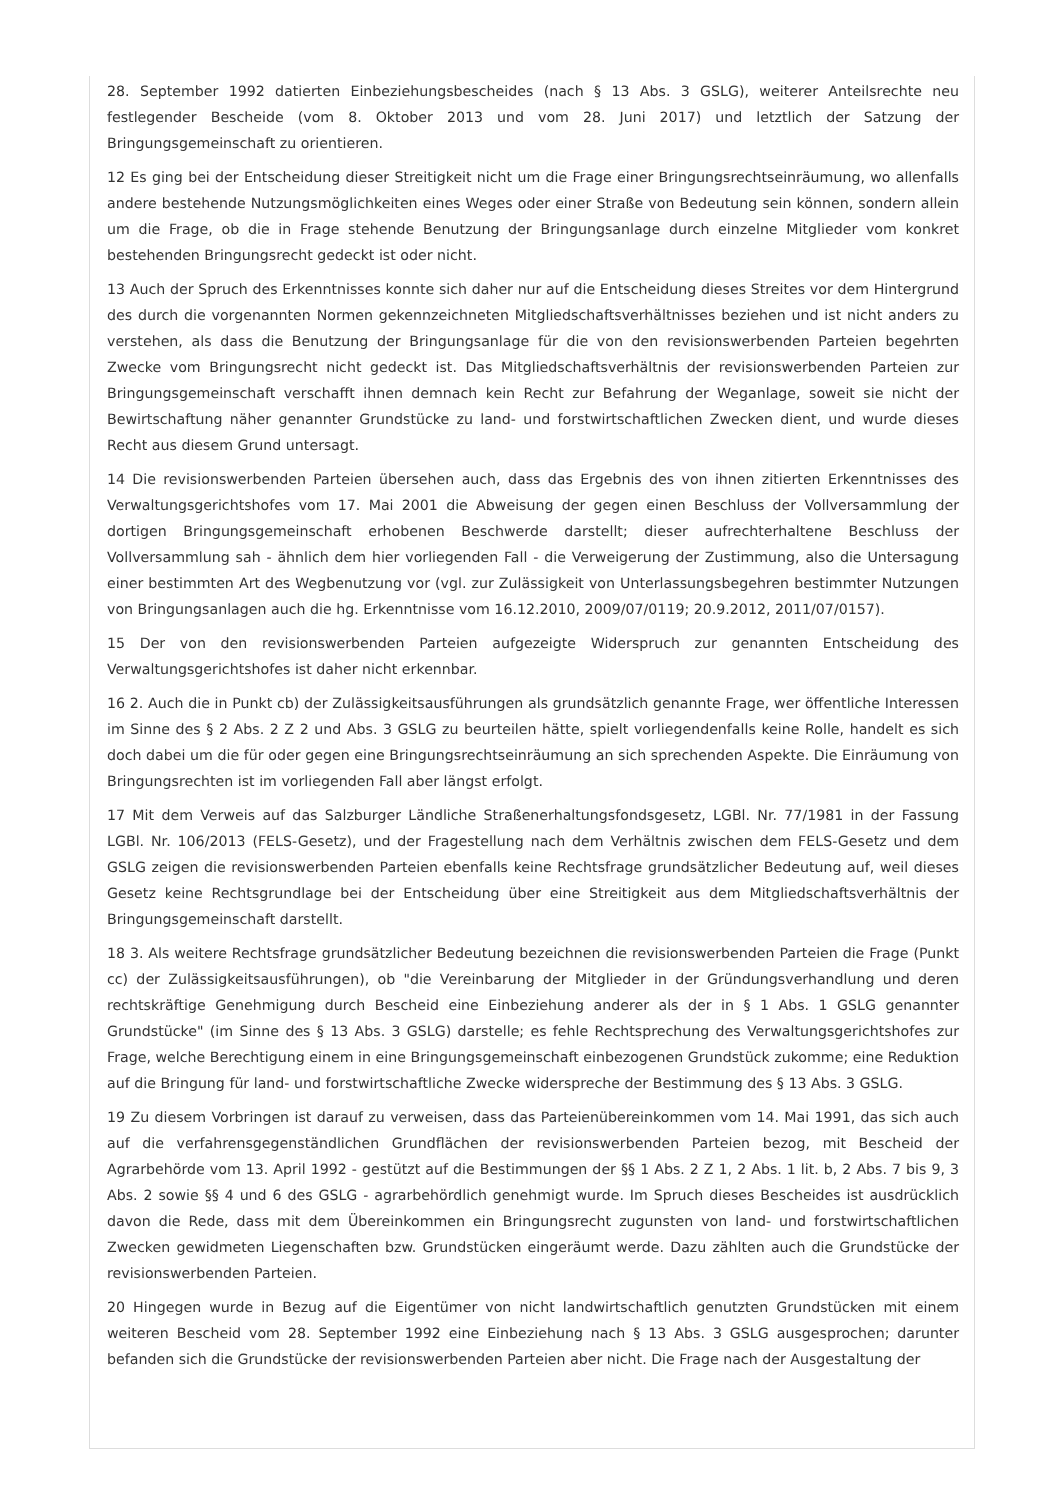28. September 1992 datierten Einbeziehungsbescheides (nach § 13 Abs. 3 GSLG), weiterer Anteilsrechte neu festlegender Bescheide (vom 8. Oktober 2013 und vom 28. Juni 2017) und letztlich der Satzung der Bringungsgemeinschaft zu orientieren.
12 Es ging bei der Entscheidung dieser Streitigkeit nicht um die Frage einer Bringungsrechtseinräumung, wo allenfalls andere bestehende Nutzungsmöglichkeiten eines Weges oder einer Straße von Bedeutung sein können, sondern allein um die Frage, ob die in Frage stehende Benutzung der Bringungsanlage durch einzelne Mitglieder vom konkret bestehenden Bringungsrecht gedeckt ist oder nicht.
13 Auch der Spruch des Erkenntnisses konnte sich daher nur auf die Entscheidung dieses Streites vor dem Hintergrund des durch die vorgenannten Normen gekennzeichneten Mitgliedschaftsverhältnisses beziehen und ist nicht anders zu verstehen, als dass die Benutzung der Bringungsanlage für die von den revisionswerbenden Parteien begehrten Zwecke vom Bringungsrecht nicht gedeckt ist. Das Mitgliedschaftsverhältnis der revisionswerbenden Parteien zur Bringungsgemeinschaft verschafft ihnen demnach kein Recht zur Befahrung der Weganlage, soweit sie nicht der Bewirtschaftung näher genannter Grundstücke zu land- und forstwirtschaftlichen Zwecken dient, und wurde dieses Recht aus diesem Grund untersagt.
14 Die revisionswerbenden Parteien übersehen auch, dass das Ergebnis des von ihnen zitierten Erkenntnisses des Verwaltungsgerichtshofes vom 17. Mai 2001 die Abweisung der gegen einen Beschluss der Vollversammlung der dortigen Bringungsgemeinschaft erhobenen Beschwerde darstellt; dieser aufrechterhaltene Beschluss der Vollversammlung sah - ähnlich dem hier vorliegenden Fall - die Verweigerung der Zustimmung, also die Untersagung einer bestimmten Art des Wegbenutzung vor (vgl. zur Zulässigkeit von Unterlassungsbegehren bestimmter Nutzungen von Bringungsanlagen auch die hg. Erkenntnisse vom 16.12.2010, 2009/07/0119; 20.9.2012, 2011/07/0157).
15 Der von den revisionswerbenden Parteien aufgezeigte Widerspruch zur genannten Entscheidung des Verwaltungsgerichtshofes ist daher nicht erkennbar.
16 2. Auch die in Punkt cb) der Zulässigkeitsausführungen als grundsätzlich genannte Frage, wer öffentliche Interessen im Sinne des § 2 Abs. 2 Z 2 und Abs. 3 GSLG zu beurteilen hätte, spielt vorliegendenfalls keine Rolle, handelt es sich doch dabei um die für oder gegen eine Bringungsrechtseinräumung an sich sprechenden Aspekte. Die Einräumung von Bringungsrechten ist im vorliegenden Fall aber längst erfolgt.
17 Mit dem Verweis auf das Salzburger Ländliche Straßenerhaltungsfondsgesetz, LGBl. Nr. 77/1981 in der Fassung LGBl. Nr. 106/2013 (FELS-Gesetz), und der Fragestellung nach dem Verhältnis zwischen dem FELS-Gesetz und dem GSLG zeigen die revisionswerbenden Parteien ebenfalls keine Rechtsfrage grundsätzlicher Bedeutung auf, weil dieses Gesetz keine Rechtsgrundlage bei der Entscheidung über eine Streitigkeit aus dem Mitgliedschaftsverhältnis der Bringungsgemeinschaft darstellt.
18 3. Als weitere Rechtsfrage grundsätzlicher Bedeutung bezeichnen die revisionswerbenden Parteien die Frage (Punkt cc) der Zulässigkeitsausführungen), ob "die Vereinbarung der Mitglieder in der Gründungsverhandlung und deren rechtskräftige Genehmigung durch Bescheid eine Einbeziehung anderer als der in § 1 Abs. 1 GSLG genannter Grundstücke" (im Sinne des § 13 Abs. 3 GSLG) darstelle; es fehle Rechtsprechung des Verwaltungsgerichtshofes zur Frage, welche Berechtigung einem in eine Bringungsgemeinschaft einbezogenen Grundstück zukomme; eine Reduktion auf die Bringung für land- und forstwirtschaftliche Zwecke widerspreche der Bestimmung des § 13 Abs. 3 GSLG.
19 Zu diesem Vorbringen ist darauf zu verweisen, dass das Parteienübereinkommen vom 14. Mai 1991, das sich auch auf die verfahrensgegenständlichen Grundflächen der revisionswerbenden Parteien bezog, mit Bescheid der Agrarbehörde vom 13. April 1992 - gestützt auf die Bestimmungen der §§ 1 Abs. 2 Z 1, 2 Abs. 1 lit. b, 2 Abs. 7 bis 9, 3 Abs. 2 sowie §§ 4 und 6 des GSLG - agrarbehördlich genehmigt wurde. Im Spruch dieses Bescheides ist ausdrücklich davon die Rede, dass mit dem Übereinkommen ein Bringungsrecht zugunsten von land- und forstwirtschaftlichen Zwecken gewidmeten Liegenschaften bzw. Grundstücken eingeräumt werde. Dazu zählten auch die Grundstücke der revisionswerbenden Parteien.
20 Hingegen wurde in Bezug auf die Eigentümer von nicht landwirtschaftlich genutzten Grundstücken mit einem weiteren Bescheid vom 28. September 1992 eine Einbeziehung nach § 13 Abs. 3 GSLG ausgesprochen; darunter befanden sich die Grundstücke der revisionswerbenden Parteien aber nicht. Die Frage nach der Ausgestaltung der